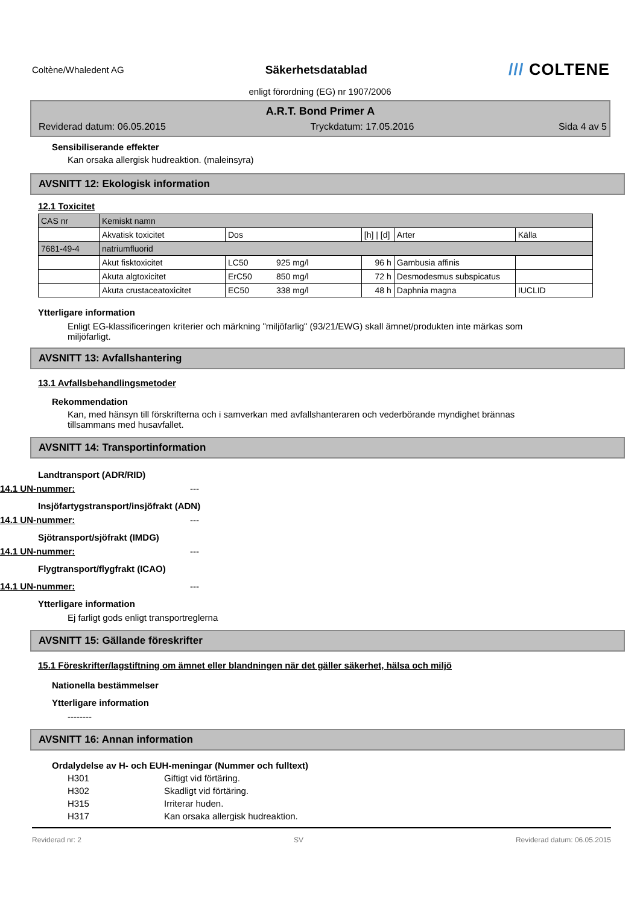Coltène/Whaledent AG
Säkerhetsdatablad
/// COLTENE
enligt förordning (EG) nr 1907/2006
A.R.T. Bond Primer A
Reviderad datum: 06.05.2015 Tryckdatum: 17.05.2016 Sida 4 av 5
Sensibiliserande effekter
Kan orsaka allergisk hudreaktion. (maleinsyra)
AVSNITT 12: Ekologisk information
12.1 Toxicitet
| CAS nr | Kemiskt namn | | | | | |
| | Akvatisk toxicitet | Dos | | [h] / [d] | Arter | Källa |
| 7681-49-4 | natriumfluorid | | | | | |
| | Akut fisktoxicitet | LC50 | 925 mg/l | 96 h | Gambusia affinis | |
| | Akuta algtoxicitet | ErC50 | 850 mg/l | 72 h | Desmodesmus subspicatus | |
| | Akuta crustaceatoxicitet | EC50 | 338 mg/l | 48 h | Daphnia magna | IUCLID |
Ytterligare information
Enligt EG-klassificeringen kriterier och märkning "miljöfarlig" (93/21/EWG) skall ämnet/produkten inte märkas som miljöfarligt.
AVSNITT 13: Avfallshantering
13.1 Avfallsbehandlingsmetoder
Rekommendation
Kan, med hänsyn till förskrifterna och i samverkan med avfallshanteraren och vederbörande myndighet brännas tillsammans med husavfallet.
AVSNITT 14: Transportinformation
Landtransport (ADR/RID)
14.1 UN-nummer: ---
Insjöfartygstransport/insjöfrakt (ADN)
14.1 UN-nummer: ---
Sjötransport/sjöfrakt (IMDG)
14.1 UN-nummer: ---
Flygtransport/flygfrakt (ICAO)
14.1 UN-nummer: ---
Ytterligare information
Ej farligt gods enligt transportreglerna
AVSNITT 15: Gällande föreskrifter
15.1 Föreskrifter/lagstiftning om ämnet eller blandningen när det gäller säkerhet, hälsa och miljö
Nationella bestämmelser
Ytterligare information
--------
AVSNITT 16: Annan information
Ordalydelse av H- och EUH-meningar (Nummer och fulltext)
H301 Giftigt vid förtäring.
H302 Skadligt vid förtäring.
H315 Irriterar huden.
H317 Kan orsaka allergisk hudreaktion.
Reviderad nr: 2 SV Reviderad datum: 06.05.2015